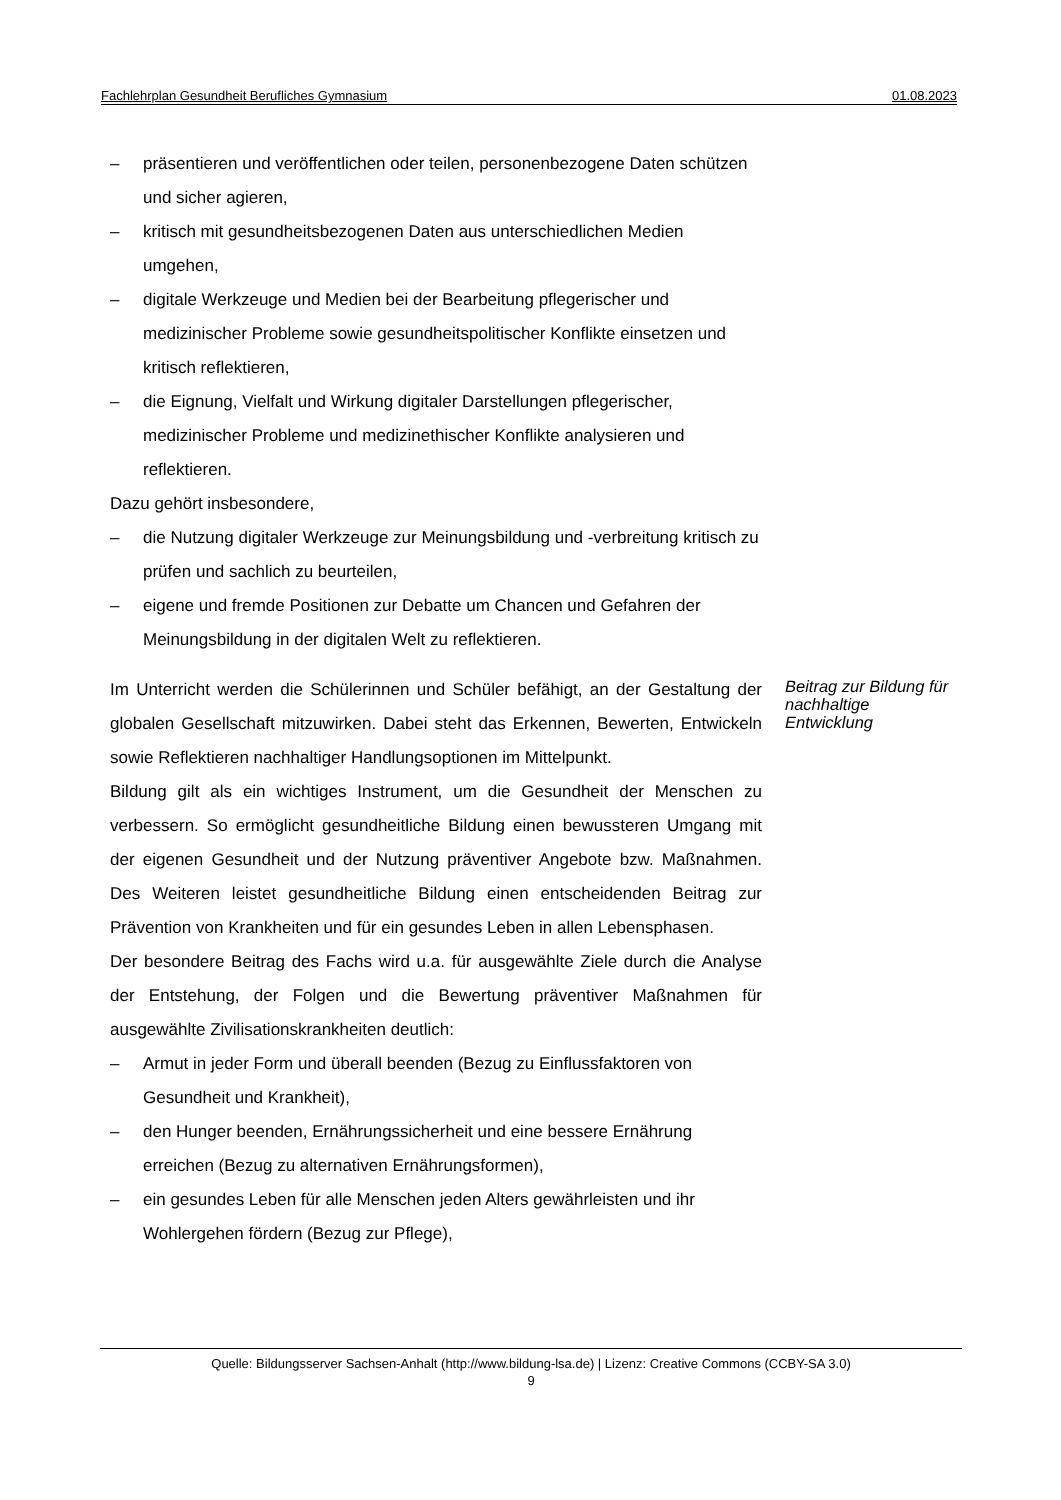Fachlehrplan Gesundheit Berufliches Gymnasium 01.08.2023
– präsentieren und veröffentlichen oder teilen, personenbezogene Daten schützen und sicher agieren,
– kritisch mit gesundheitsbezogenen Daten aus unterschiedlichen Medien umgehen,
– digitale Werkzeuge und Medien bei der Bearbeitung pflegerischer und medizinischer Probleme sowie gesundheitspolitischer Konflikte einsetzen und kritisch reflektieren,
– die Eignung, Vielfalt und Wirkung digitaler Darstellungen pflegerischer, medizinischer Probleme und medizinethischer Konflikte analysieren und reflektieren.
Dazu gehört insbesondere,
– die Nutzung digitaler Werkzeuge zur Meinungsbildung und -verbreitung kritisch zu prüfen und sachlich zu beurteilen,
– eigene und fremde Positionen zur Debatte um Chancen und Gefahren der Meinungsbildung in der digitalen Welt zu reflektieren.
Im Unterricht werden die Schülerinnen und Schüler befähigt, an der Gestaltung der globalen Gesellschaft mitzuwirken. Dabei steht das Erkennen, Bewerten, Entwickeln sowie Reflektieren nachhaltiger Handlungsoptionen im Mittelpunkt.
Bildung gilt als ein wichtiges Instrument, um die Gesundheit der Menschen zu verbessern. So ermöglicht gesundheitliche Bildung einen bewussteren Umgang mit der eigenen Gesundheit und der Nutzung präventiver Angebote bzw. Maßnahmen. Des Weiteren leistet gesundheitliche Bildung einen entscheidenden Beitrag zur Prävention von Krankheiten und für ein gesundes Leben in allen Lebensphasen.
Der besondere Beitrag des Fachs wird u.a. für ausgewählte Ziele durch die Analyse der Entstehung, der Folgen und die Bewertung präventiver Maßnahmen für ausgewählte Zivilisationskrankheiten deutlich:
– Armut in jeder Form und überall beenden (Bezug zu Einflussfaktoren von Gesundheit und Krankheit),
– den Hunger beenden, Ernährungssicherheit und eine bessere Ernährung erreichen (Bezug zu alternativen Ernährungsformen),
– ein gesundes Leben für alle Menschen jeden Alters gewährleisten und ihr Wohlergehen fördern (Bezug zur Pflege),
Beitrag zur Bildung für nachhaltige Entwicklung
Quelle: Bildungsserver Sachsen-Anhalt (http://www.bildung-lsa.de) | Lizenz: Creative Commons (CCBY-SA 3.0)
9